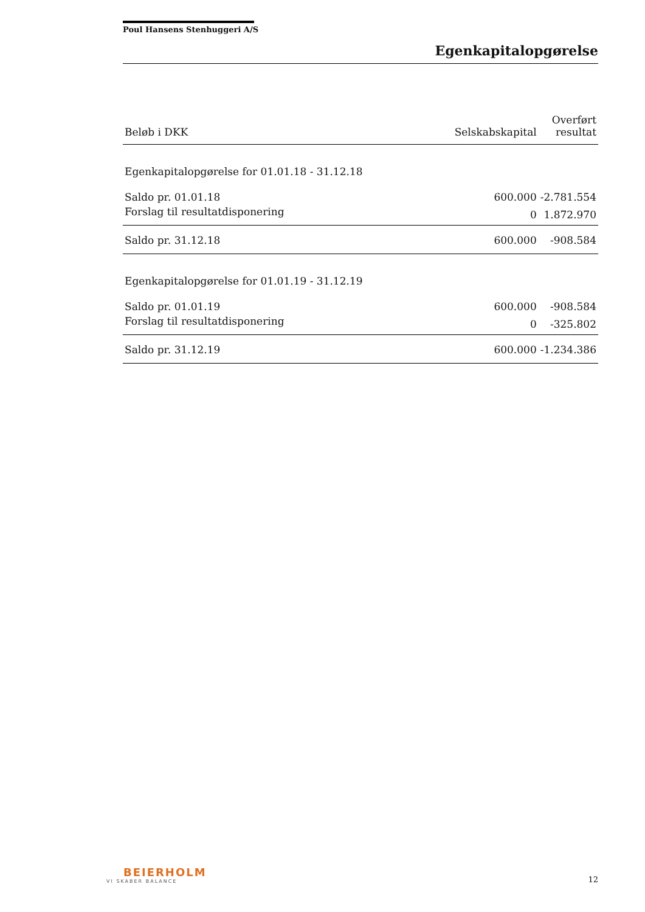Poul Hansens Stenhuggeri A/S
Egenkapitalopgørelse
| Beløb i DKK | Selskabskapital | Overført resultat |
| --- | --- | --- |
| Egenkapitalopgørelse for 01.01.18 - 31.12.18 | | |
| Saldo pr. 01.01.18 | 600.000 | -2.781.554 |
| Forslag til resultatdisponering | 0 | 1.872.970 |
| Saldo pr. 31.12.18 | 600.000 | -908.584 |
| Egenkapitalopgørelse for 01.01.19 - 31.12.19 | | |
| Saldo pr. 01.01.19 | 600.000 | -908.584 |
| Forslag til resultatdisponering | 0 | -325.802 |
| Saldo pr. 31.12.19 | 600.000 | -1.234.386 |
BEIERHOLM
VI SKABER BALANCE
12